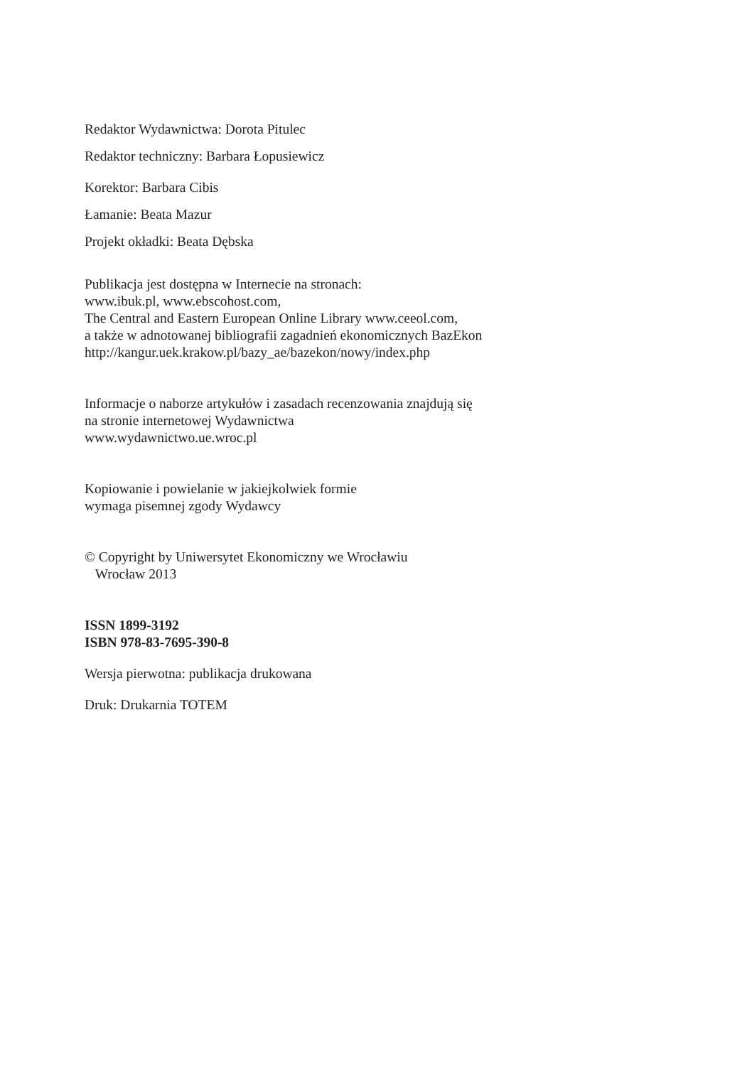Redaktor Wydawnictwa: Dorota Pitulec
Redaktor techniczny: Barbara Łopusiewicz
Korektor: Barbara Cibis
Łamanie: Beata Mazur
Projekt okładki: Beata Dębska
Publikacja jest dostępna w Internecie na stronach:
www.ibuk.pl, www.ebscohost.com,
The Central and Eastern European Online Library www.ceeol.com,
a także w adnotowanej bibliografii zagadnień ekonomicznych BazEkon
http://kangur.uek.krakow.pl/bazy_ae/bazekon/nowy/index.php
Informacje o naborze artykułów i zasadach recenzowania znajdują się
na stronie internetowej Wydawnictwa
www.wydawnictwo.ue.wroc.pl
Kopiowanie i powielanie w jakiejkolwiek formie
wymaga pisemnej zgody Wydawcy
© Copyright by Uniwersytet Ekonomiczny we Wrocławiu
Wrocław 2013
ISSN 1899-3192
ISBN 978-83-7695-390-8
Wersja pierwotna: publikacja drukowana
Druk: Drukarnia TOTEM